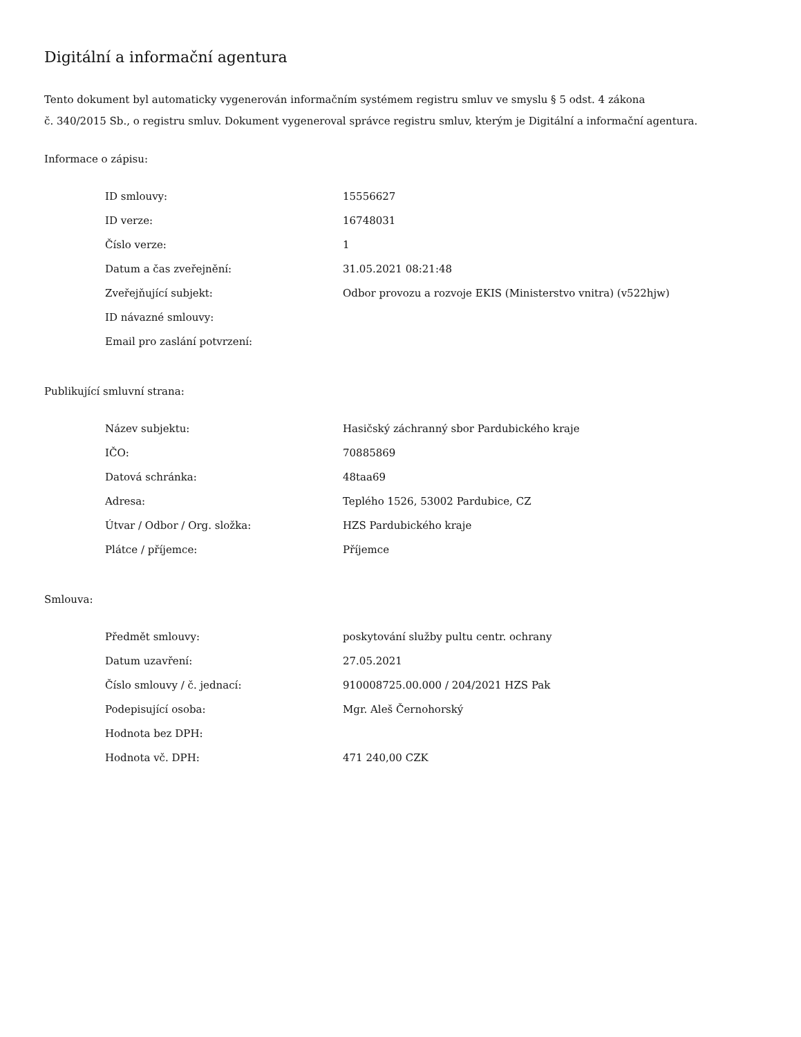Digitální a informační agentura
Tento dokument byl automaticky vygenerován informačním systémem registru smluv ve smyslu § 5 odst. 4 zákona
č. 340/2015 Sb., o registru smluv. Dokument vygeneroval správce registru smluv, kterým je Digitální a informační agentura.
Informace o zápisu:
| ID smlouvy: | 15556627 |
| ID verze: | 16748031 |
| Číslo verze: | 1 |
| Datum a čas zveřejnění: | 31.05.2021 08:21:48 |
| Zveřejňující subjekt: | Odbor provozu a rozvoje EKIS (Ministerstvo vnitra) (v522hjw) |
| ID návazné smlouvy: | |
| Email pro zaslání potvrzení: | |
Publikující smluvní strana:
| Název subjektu: | Hasičský záchranný sbor Pardubického kraje |
| IČO: | 70885869 |
| Datová schránka: | 48taa69 |
| Adresa: | Teplého 1526, 53002 Pardubice, CZ |
| Útvar / Odbor / Org. složka: | HZS Pardubického kraje |
| Plátce / příjemce: | Příjemce |
Smlouva:
| Předmět smlouvy: | poskytování služby pultu centr. ochrany |
| Datum uzavření: | 27.05.2021 |
| Číslo smlouvy / č. jednací: | 910008725.00.000 / 204/2021 HZS Pak |
| Podepisující osoba: | Mgr. Aleš Černohorský |
| Hodnota bez DPH: | |
| Hodnota vč. DPH: | 471 240,00 CZK |